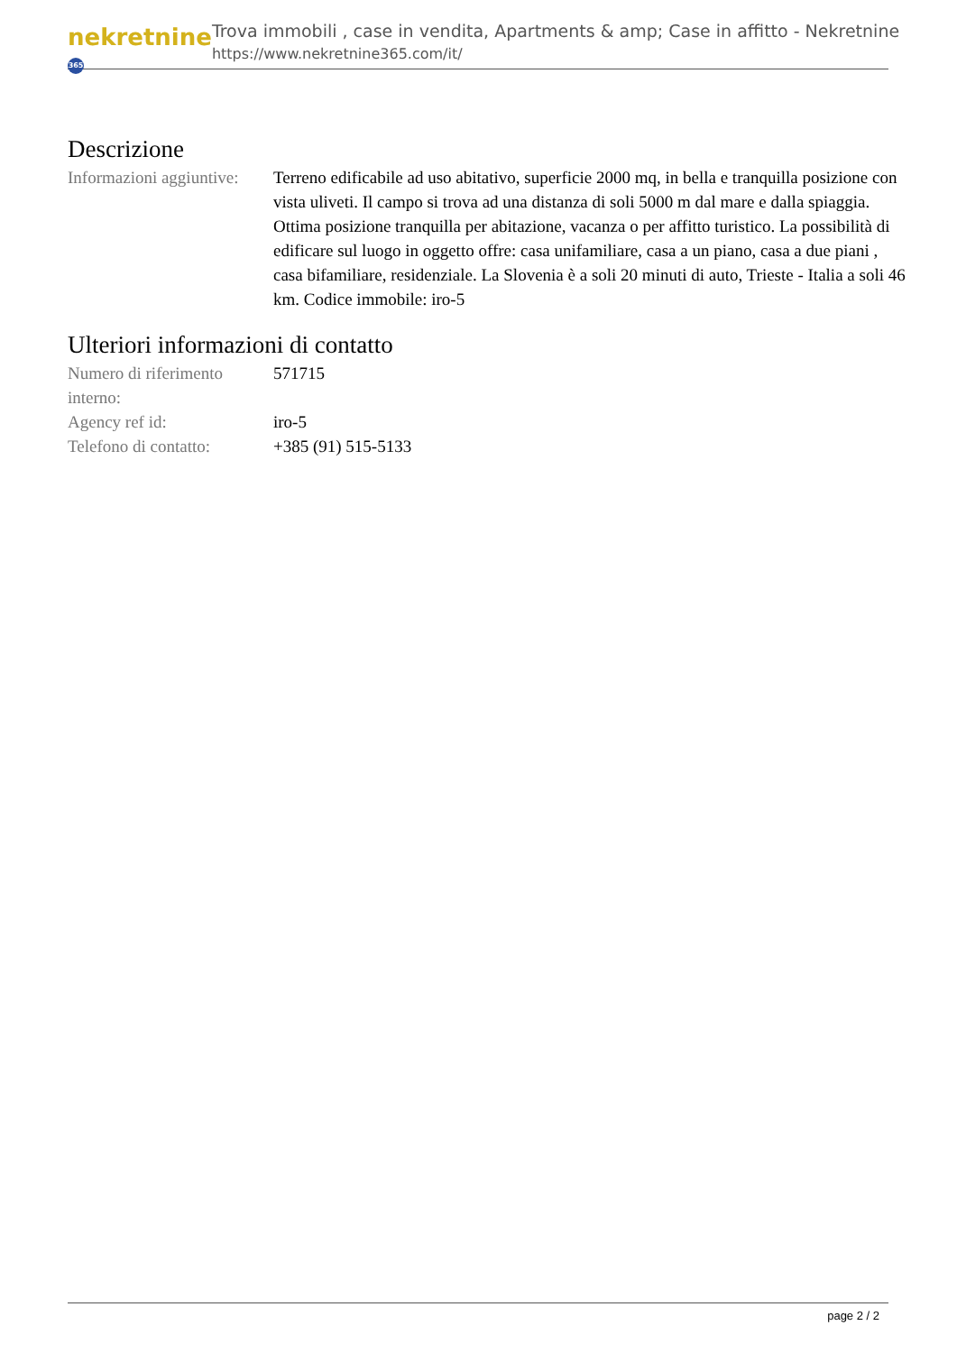nekretnine 365
Trova immobili , case in vendita, Apartments & amp; Case in affitto - Nekretnine
https://www.nekretnine365.com/it/
Descrizione
| Informazioni aggiuntive: | Terreno edificabile ad uso abitativo, superficie 2000 mq, in bella e tranquilla posizione con vista uliveti. Il campo si trova ad una distanza di soli 5000 m dal mare e dalla spiaggia. Ottima posizione tranquilla per abitazione, vacanza o per affitto turistico. La possibilità di edificare sul luogo in oggetto offre: casa unifamiliare, casa a un piano, casa a due piani , casa bifamiliare, residenziale. La Slovenia è a soli 20 minuti di auto, Trieste - Italia a soli 46 km. Codice immobile: iro-5 |
Ulteriori informazioni di contatto
| Numero di riferimento interno: | 571715 |
| Agency ref id: | iro-5 |
| Telefono di contatto: | +385 (91) 515-5133 |
page 2 / 2